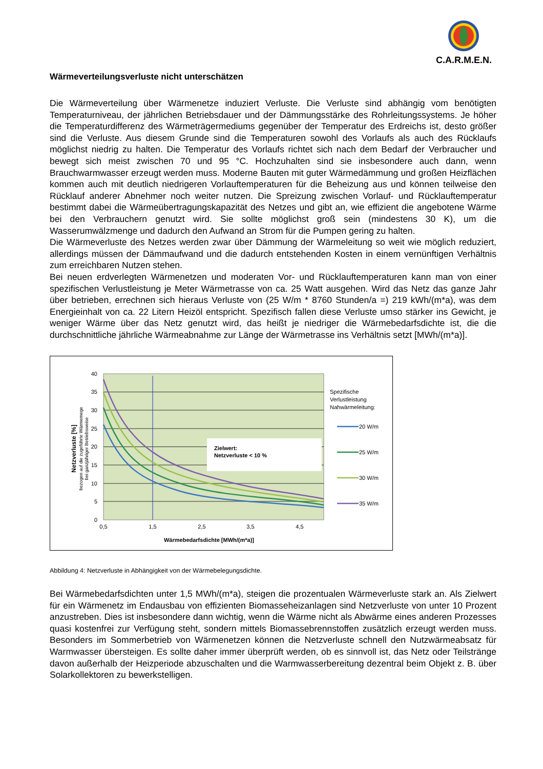C.A.R.M.E.N.
Wärmeverteilungsverluste nicht unterschätzen
Die Wärmeverteilung über Wärmenetze induziert Verluste. Die Verluste sind abhängig vom benötigten Temperaturniveau, der jährlichen Betriebsdauer und der Dämmungsstärke des Rohrleitungssystems. Je höher die Temperaturdifferenz des Wärmeträgermediums gegenüber der Temperatur des Erdreichs ist, desto größer sind die Verluste. Aus diesem Grunde sind die Temperaturen sowohl des Vorlaufs als auch des Rücklaufs möglichst niedrig zu halten. Die Temperatur des Vorlaufs richtet sich nach dem Bedarf der Verbraucher und bewegt sich meist zwischen 70 und 95 °C. Hochzuhalten sind sie insbesondere auch dann, wenn Brauchwarmwasser erzeugt werden muss. Moderne Bauten mit guter Wärmedämmung und großen Heizflächen kommen auch mit deutlich niedrigeren Vorlauftemperaturen für die Beheizung aus und können teilweise den Rücklauf anderer Abnehmer noch weiter nutzen. Die Spreizung zwischen Vorlauf- und Rücklauftemperatur bestimmt dabei die Wärmeübertragungskapazität des Netzes und gibt an, wie effizient die angebotene Wärme bei den Verbrauchern genutzt wird. Sie sollte möglichst groß sein (mindestens 30 K), um die Wasserumwälzmenge und dadurch den Aufwand an Strom für die Pumpen gering zu halten.
Die Wärmeverluste des Netzes werden zwar über Dämmung der Wärmeleitung so weit wie möglich reduziert, allerdings müssen der Dämmaufwand und die dadurch entstehenden Kosten in einem vernünftigen Verhältnis zum erreichbaren Nutzen stehen.
Bei neuen erdverlegten Wärmenetzen und moderaten Vor- und Rücklauftemperaturen kann man von einer spezifischen Verlustleistung je Meter Wärmetrasse von ca. 25 Watt ausgehen. Wird das Netz das ganze Jahr über betrieben, errechnen sich hieraus Verluste von (25 W/m * 8760 Stunden/a =) 219 kWh/(m*a), was dem Energieinhalt von ca. 22 Litern Heizöl entspricht. Spezifisch fallen diese Verluste umso stärker ins Gewicht, je weniger Wärme über das Netz genutzt wird, das heißt je niedriger die Wärmebedarfsdichte ist, die die durchschnittliche jährliche Wärmeabnahme zur Länge der Wärmetrasse ins Verhältnis setzt [MWh/(m*a)].
40
35
30
25
20
15
10
5
0
0,5
1,5
2,5
3,5
4,5
Wärmebedarfsdichte [MWh/(m*a)]
Netzverluste [%]
bezogen auf die zugeführte Wärmemege
bei ganzjähriger Betriebsweise
Zielwert:
Netzverluste < 10 %
Spezifische
Verlustleistung
Nahwärmeleitung:
20 W/m
25 W/m
30 W/m
35 W/m
Abbildung 4: Netzverluste in Abhängigkeit von der Wärmebelegungsdichte.
Bei Wärmebedarfsdichten unter 1,5 MWh/(m*a), steigen die prozentualen Wärmeverluste stark an. Als Zielwert für ein Wärmenetz im Endausbau von effizienten Biomasseheizanlagen sind Netzverluste von unter 10 Prozent anzustreben. Dies ist insbesondere dann wichtig, wenn die Wärme nicht als Abwärme eines anderen Prozesses quasi kostenfrei zur Verfügung steht, sondern mittels Biomassebrennstoffen zusätzlich erzeugt werden muss. Besonders im Sommerbetrieb von Wärmenetzen können die Netzverluste schnell den Nutzwärmeabsatz für Warmwasser übersteigen. Es sollte daher immer überprüft werden, ob es sinnvoll ist, das Netz oder Teilstränge davon außerhalb der Heizperiode abzuschalten und die Warmwasserbereitung dezentral beim Objekt z. B. über Solarkollektoren zu bewerkstelligen.